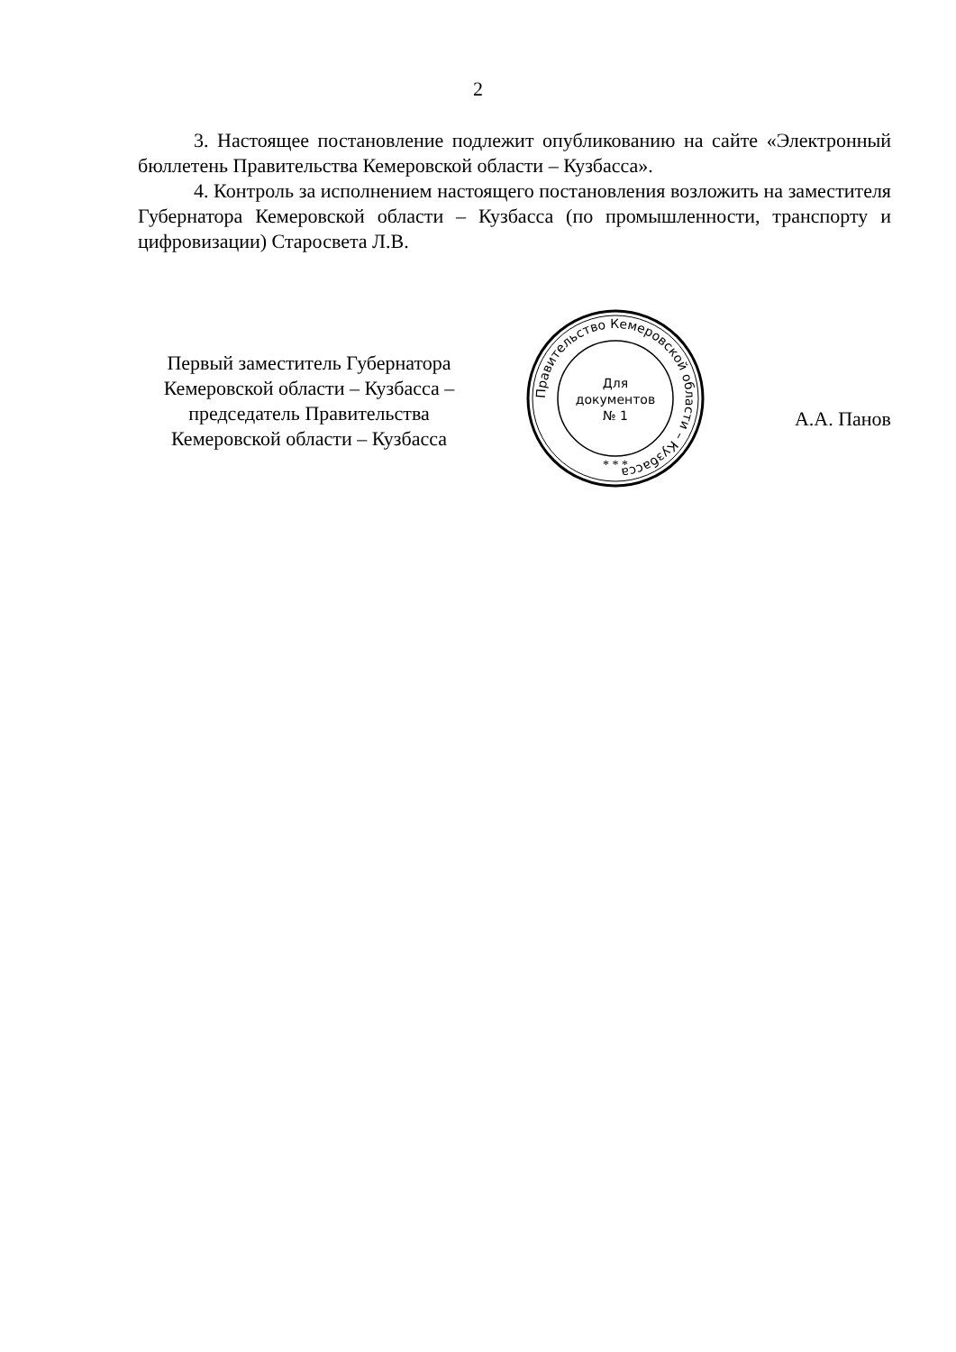2
3. Настоящее постановление подлежит опубликованию на сайте «Электронный бюллетень Правительства Кемеровской области – Кузбасса».
4. Контроль за исполнением настоящего постановления возложить на заместителя Губернатора Кемеровской области – Кузбасса (по промышленности, транспорту и цифровизации) Старосвета Л.В.
Первый заместитель Губернатора Кемеровской области – Кузбасса – председатель Правительства Кемеровской области – Кузбасса
Правительство Кемеровской области – Кузбасса
Для
документов
№ 1
* * *
А.А. Панов